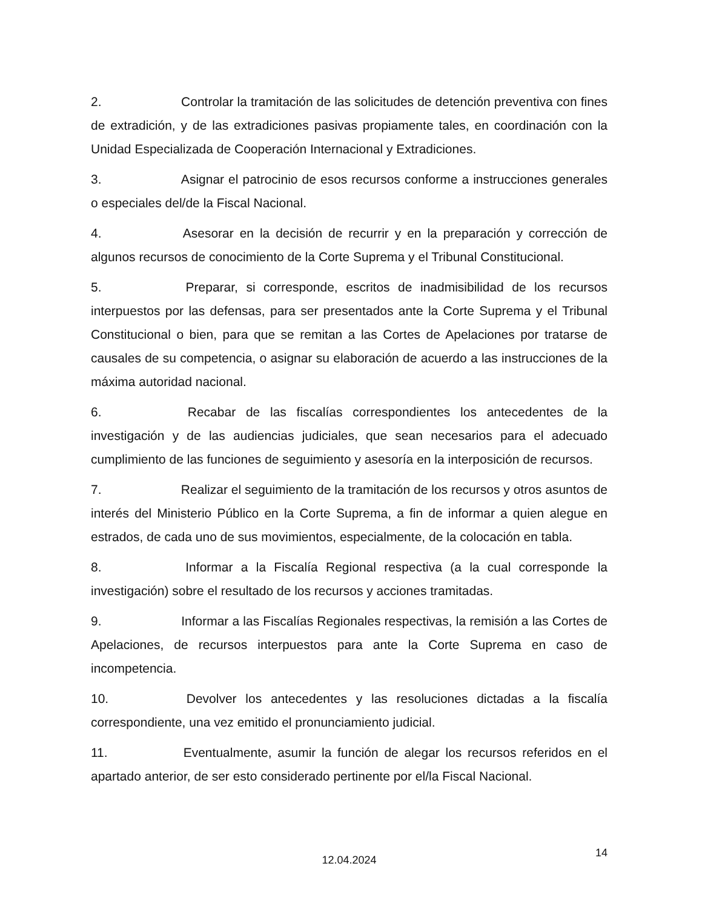2. Controlar la tramitación de las solicitudes de detención preventiva con fines de extradición, y de las extradiciones pasivas propiamente tales, en coordinación con la Unidad Especializada de Cooperación Internacional y Extradiciones.
3. Asignar el patrocinio de esos recursos conforme a instrucciones generales o especiales del/de la Fiscal Nacional.
4. Asesorar en la decisión de recurrir y en la preparación y corrección de algunos recursos de conocimiento de la Corte Suprema y el Tribunal Constitucional.
5. Preparar, si corresponde, escritos de inadmisibilidad de los recursos interpuestos por las defensas, para ser presentados ante la Corte Suprema y el Tribunal Constitucional o bien, para que se remitan a las Cortes de Apelaciones por tratarse de causales de su competencia, o asignar su elaboración de acuerdo a las instrucciones de la máxima autoridad nacional.
6. Recabar de las fiscalías correspondientes los antecedentes de la investigación y de las audiencias judiciales, que sean necesarios para el adecuado cumplimiento de las funciones de seguimiento y asesoría en la interposición de recursos.
7. Realizar el seguimiento de la tramitación de los recursos y otros asuntos de interés del Ministerio Público en la Corte Suprema, a fin de informar a quien alegue en estrados, de cada uno de sus movimientos, especialmente, de la colocación en tabla.
8. Informar a la Fiscalía Regional respectiva (a la cual corresponde la investigación) sobre el resultado de los recursos y acciones tramitadas.
9. Informar a las Fiscalías Regionales respectivas, la remisión a las Cortes de Apelaciones, de recursos interpuestos para ante la Corte Suprema en caso de incompetencia.
10. Devolver los antecedentes y las resoluciones dictadas a la fiscalía correspondiente, una vez emitido el pronunciamiento judicial.
11. Eventualmente, asumir la función de alegar los recursos referidos en el apartado anterior, de ser esto considerado pertinente por el/la Fiscal Nacional.
12.04.2024
14